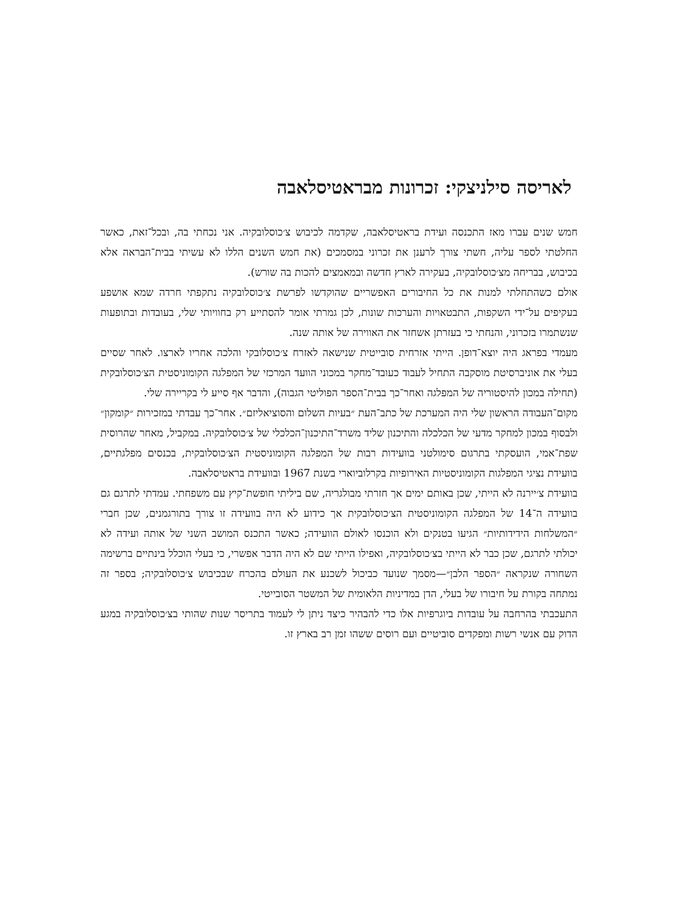לאריסה סילניצקי: זכרונות מבראטיסלאבה
חמש שנים עברו מאז התכנסה ועידת בראטיסלאבה, שקדמה לכיבוש צ׳כוסלובקיה. אני נכחתי בה, ובכל־זאת, כאשר החלטתי לספר עליה, חשתי צורך לרענן את זכרוני במסמכים (את חמש השנים הללו לא עשיתי בבית־הבראה אלא בכיבוש, בבריחה מצ׳כוסלובקיה, בעקירה לארץ חדשה ובמאמצים להכות בה שורש).
אולם כשהתחלתי למנות את כל החיבורים האפשריים שהוקדשו לפרשת צ׳כוסלובקיה נתקפתי חרדה שמא אושפע בעקיפים על־ידי השקפות, התבטאויות והערכות שונות, לכן גמרתי אומר להסתייע רק בחוויותי שלי, בעובדות ובתופעות שנשתמרו בזכרוני, והנחתי כי בעזרתן אשחזר את האווירה של אותה שנה.
מעמדי בפראג היה יוצא־דופן. הייתי אזרחית סובייטית שנישאה לאזרח צ׳כוסלובקי והלכה אחריו לארצו. לאחר שסיים בעלי את אוניברסיטת מוסקבה התחיל לעבוד כעובד־מחקר במכוני הוועד המרכזי של המפלגה הקומוניסטית הצ׳כוסלובקית (תחילה במכון להיסטוריה של המפלגה ואחר־כך בבית־הספר הפוליטי הגבוה), והדבר אף סייע לי בקריירה שלי.
מקום־העבודה הראשון שלי היה המערכת של כתב־העת ״בעיות השלום והסוציאליזם״. אחר־כך עבדתי במזכירות ״קומקון״ ולבסוף במכון למחקר מדעי של הכלכלה והתיכנון שליד משרד־התיכנון־הכלכלי של צ׳כוסלובקיה. במקביל, מאחר שהרוסית שפת־אמי, הועסקתי בתרגום סימולטני בוועידות רבות של המפלגה הקומוניסטית הצ׳כוסלובקית, בכנסים מפלגתיים, בוועידת נציגי המפלגות הקומוניסטיות האירופיות בקרלוביוארי בשנת 1967 ובוועידת בראטיסלאבה.
בוועידת צ׳יירנה לא הייתי, שכן באותם ימים אך חזרתי מבולגריה, שם ביליתי חופשת־קיץ עם משפחתי. עמדתי לתרגם גם בוועידה ה־14 של המפלגה הקומוניסטית הצ׳כוסלובקית אך כידוע לא היה בוועידה זו צורך בתורגמנים, שכן חברי ״המשלחות הידידותיות״ הגיעו בטנקים ולא הוכנסו לאולם הוועידה; כאשר התכנס המושב השני של אותה ועידה לא יכולתי לתרגם, שכן כבר לא הייתי בצ׳כוסלובקיה, ואפילו הייתי שם לא היה הדבר אפשרי, כי בעלי הוכלל בינתיים ברשימה השחורה שנקראה ״הספר הלבן״—מסמך שנועד כביכול לשכנע את העולם בהכרח שבכיבוש צ׳כוסלובקיה; בספר זה נמתחה בקורת על חיבורו של בעלי, הדן במדיניות הלאומית של המשטר הסובייטי.
התעכבתי בהרחבה על עובדות ביוגרפיות אלו כדי להבהיר כיצד ניתן לי לעמוד בתריסר שנות שהותי בצ׳כוסלובקיה במגע הדוק עם אנשי רשות ומפקדים סוביטיים ועם רוסים ששהו זמן רב בארץ זו.